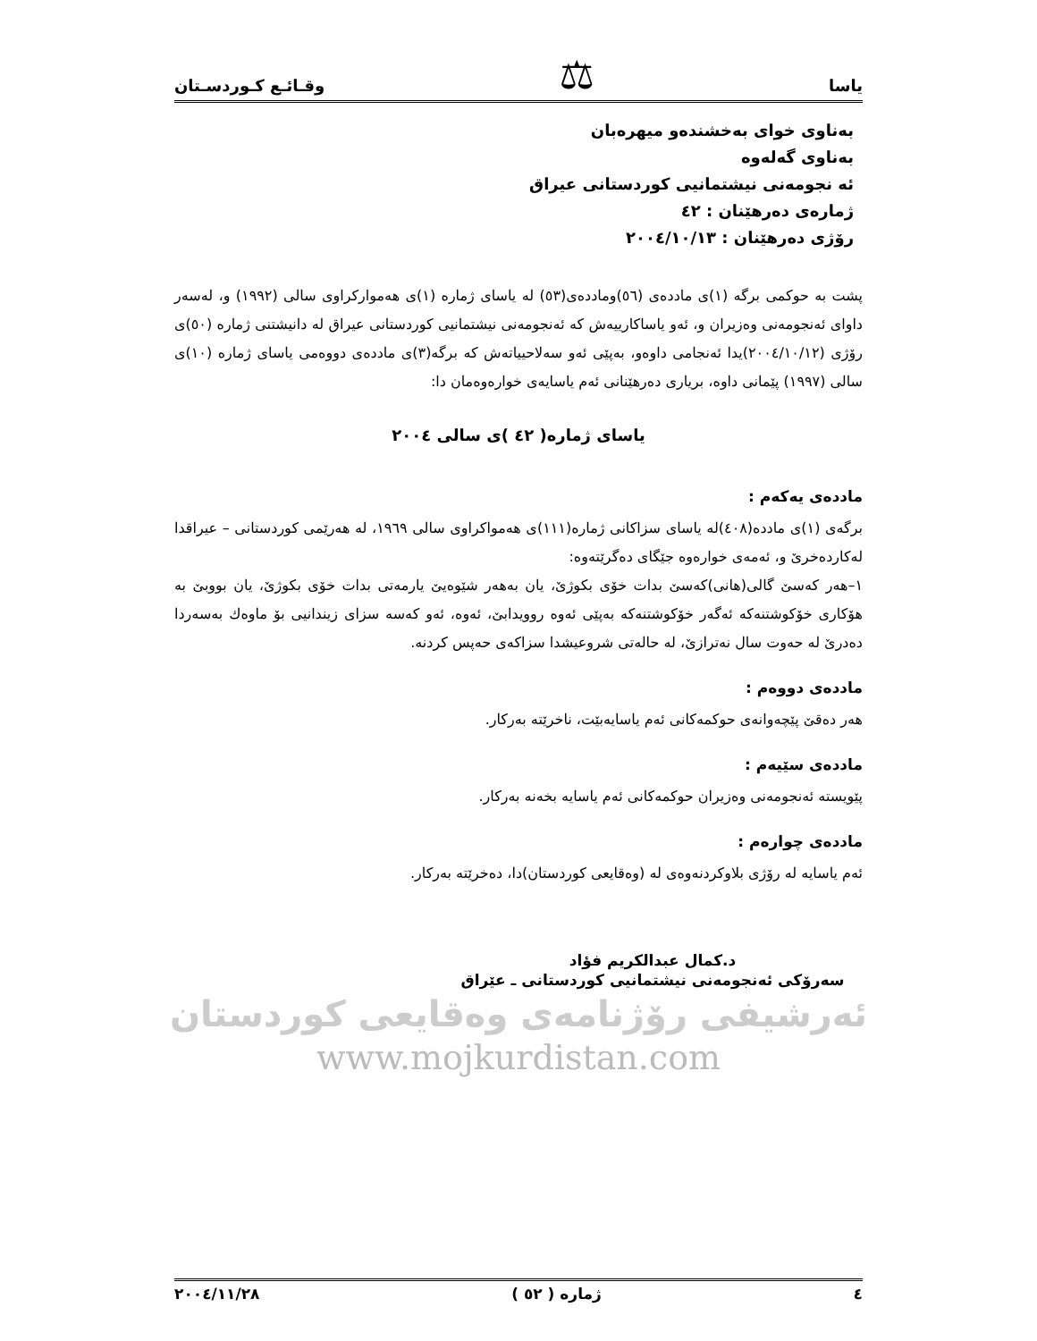یاسا ⚖ وقـائـع كـوردسـتان
بەناوی خوای بەخشندەو میهرەبان
بەناوی گەلەوە
ئە نجومەنی نیشتمانیی كوردستانی عیراق
ژمارەی دەرهێنان : ٤٢
رۆژی دەرهێنان : ٢٠٠٤/١٠/١٣
پشت بە حوكمی برگە (١)ی ماددەی (٥٦)وماددەی(٥٣) لە یاسای ژمارە (١)ی هەمواركراوی سالی (١٩٩٢) و، لەسەر داوای ئەنجومەنی وەزیران و، ئەو یاساكارییەش كە ئەنجومەنی نیشتمانیی كوردستانی عیراق لە دانیشتنی ژمارە (٥٠)ی رۆژی (٢٠٠٤/١٠/١٢)یدا ئەنجامی داوەو، بەپێی ئەو سەلاحییاتەش كە برگە(٣)ی ماددەی دووەمی یاسای ژمارە (١٠)ی سالی (١٩٩٧) پێمانی داوە، بریاری دەرهێنانی ئەم یاسایەی خوارەوەمان دا:
یاسای ژمارە( ٤٢ )ی سالی ٢٠٠٤
ماددەی یەكەم :
برگەی (١)ی ماددە(٤٠٨)لە یاسای سزاكانی ژمارە(١١١)ی هەمواكراوی سالی ١٩٦٩، لە هەرێمی كوردستانی – عیراقدا لەكاردەخرێ و، ئەمەی خوارەوە جێگای دەگرێتەوە:
١–هەر كەسێ گالی(هانی)كەسێ بدات خۆی بكوژێ، یان بەهەر شێوەیێ یارمەتی بدات خۆی بكوژێ، یان بووبێ بە هۆكاری خۆكوشتنەكە ئەگەر خۆكوشتنەكە بەپێی ئەوە روویدابێ، ئەوە، ئەو كەسە سزای زیندانیی بۆ ماوەك بەسەردا دەدرێ لە حەوت سال نەترازێ، لە حالەتی شروعیشدا سزاكەی حەپس كردنە.
ماددەی دووەم :
هەر دەقێ پێچەوانەی حوكمەكانی ئەم یاسایەبێت، ناخرێتە بەركار.
ماددەی سێیەم :
پێویستە ئەنجومەنی وەزیران حوكمەكانی ئەم یاسایە بخەنە بەركار.
ماددەی چوارەم :
ئەم یاسایە لە رۆژی بلاوكردنەوەی لە (وەقایعی كوردستان)دا، دەخرێتە بەركار.
د.كمال عبدالكریم فؤاد
سەرۆكی ئەنجومەنی نیشتمانیی كوردستانی ـ عێراق
ئەرشیفی رۆژنامەی وەقایعی كوردستان
www.mojkurdistan.com
٤ ژمارە ( ٥٢ ) ٢٠٠٤/١١/٢٨